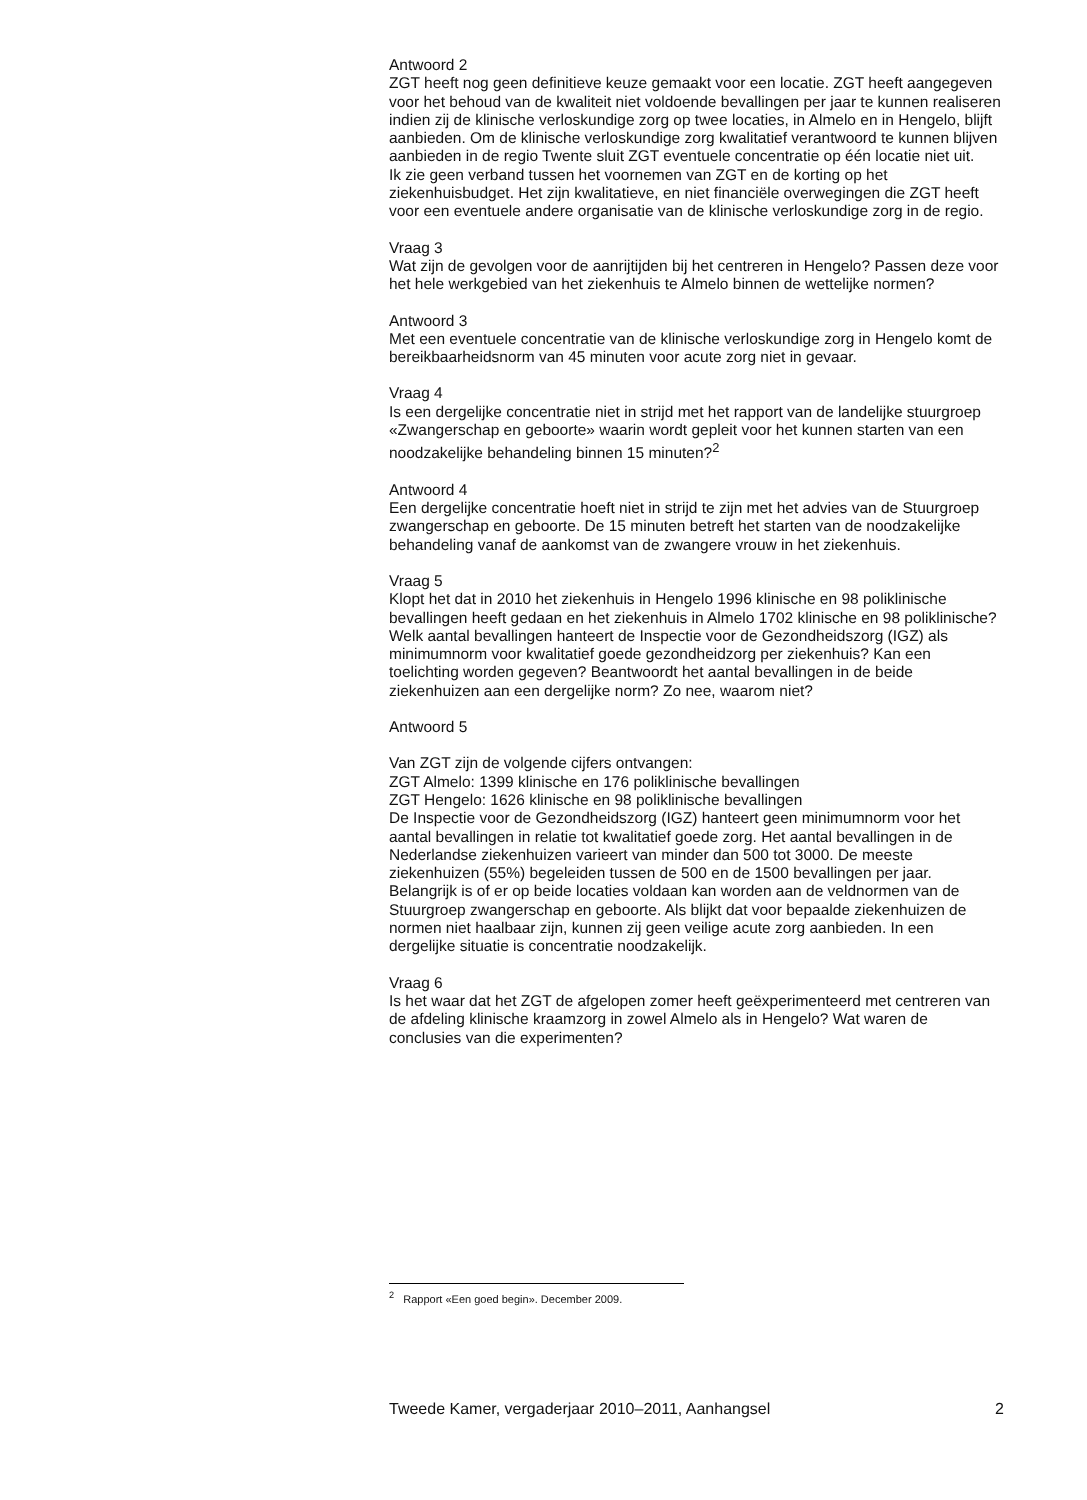Antwoord 2
ZGT heeft nog geen definitieve keuze gemaakt voor een locatie. ZGT heeft aangegeven voor het behoud van de kwaliteit niet voldoende bevallingen per jaar te kunnen realiseren indien zij de klinische verloskundige zorg op twee locaties, in Almelo en in Hengelo, blijft aanbieden. Om de klinische verloskundige zorg kwalitatief verantwoord te kunnen blijven aanbieden in de regio Twente sluit ZGT eventuele concentratie op één locatie niet uit.
Ik zie geen verband tussen het voornemen van ZGT en de korting op het ziekenhuisbudget. Het zijn kwalitatieve, en niet financiële overwegingen die ZGT heeft voor een eventuele andere organisatie van de klinische verloskundige zorg in de regio.
Vraag 3
Wat zijn de gevolgen voor de aanrijtijden bij het centreren in Hengelo? Passen deze voor het hele werkgebied van het ziekenhuis te Almelo binnen de wettelijke normen?
Antwoord 3
Met een eventuele concentratie van de klinische verloskundige zorg in Hengelo komt de bereikbaarheidsnorm van 45 minuten voor acute zorg niet in gevaar.
Vraag 4
Is een dergelijke concentratie niet in strijd met het rapport van de landelijke stuurgroep «Zwangerschap en geboorte» waarin wordt gepleit voor het kunnen starten van een noodzakelijke behandeling binnen 15 minuten?<sup>2</sup>
Antwoord 4
Een dergelijke concentratie hoeft niet in strijd te zijn met het advies van de Stuurgroep zwangerschap en geboorte. De 15 minuten betreft het starten van de noodzakelijke behandeling vanaf de aankomst van de zwangere vrouw in het ziekenhuis.
Vraag 5
Klopt het dat in 2010 het ziekenhuis in Hengelo 1996 klinische en 98 poliklinische bevallingen heeft gedaan en het ziekenhuis in Almelo 1702 klinische en 98 poliklinische? Welk aantal bevallingen hanteert de Inspectie voor de Gezondheidszorg (IGZ) als minimumnorm voor kwalitatief goede gezondheidzorg per ziekenhuis? Kan een toelichting worden gegeven? Beantwoordt het aantal bevallingen in de beide ziekenhuizen aan een dergelijke norm? Zo nee, waarom niet?
Antwoord 5
Van ZGT zijn de volgende cijfers ontvangen:
ZGT Almelo: 1399 klinische en 176 poliklinische bevallingen
ZGT Hengelo: 1626 klinische en 98 poliklinische bevallingen
De Inspectie voor de Gezondheidszorg (IGZ) hanteert geen minimumnorm voor het aantal bevallingen in relatie tot kwalitatief goede zorg. Het aantal bevallingen in de Nederlandse ziekenhuizen varieert van minder dan 500 tot 3000. De meeste ziekenhuizen (55%) begeleiden tussen de 500 en de 1500 bevallingen per jaar. Belangrijk is of er op beide locaties voldaan kan worden aan de veldnormen van de Stuurgroep zwangerschap en geboorte. Als blijkt dat voor bepaalde ziekenhuizen de normen niet haalbaar zijn, kunnen zij geen veilige acute zorg aanbieden. In een dergelijke situatie is concentratie noodzakelijk.
Vraag 6
Is het waar dat het ZGT de afgelopen zomer heeft geëxperimenteerd met centreren van de afdeling klinische kraamzorg in zowel Almelo als in Hengelo? Wat waren de conclusies van die experimenten?
<sup>2</sup> Rapport «Een goed begin». December 2009.
Tweede Kamer, vergaderjaar 2010–2011, Aanhangsel 2